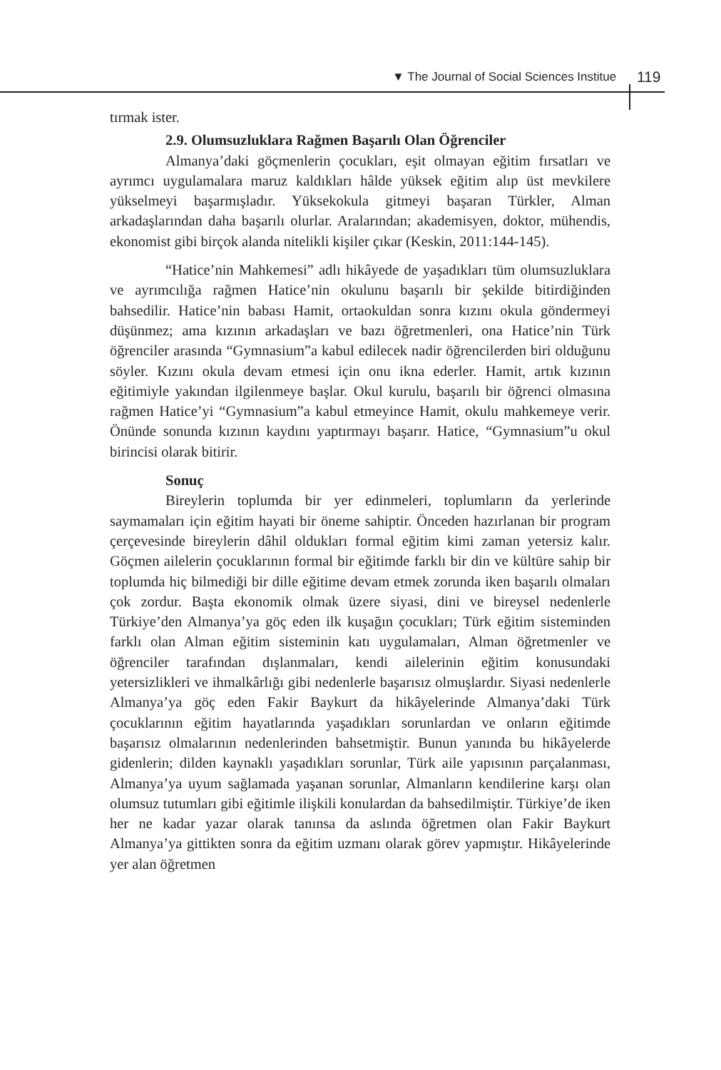▼ The Journal of Social Sciences Institue
119
tırmak ister.
2.9. Olumsuzluklara Rağmen Başarılı Olan Öğrenciler
Almanya’daki göçmenlerin çocukları, eşit olmayan eğitim fırsatları ve ayrımcı uygulamalara maruz kaldıkları hâlde yüksek eğitim alıp üst mevkilere yükselmeyi başarmışladır. Yüksekokula gitmeyi başaran Türkler, Alman arkadaşlarından daha başarılı olurlar. Aralarından; akademisyen, doktor, mühendis, ekonomist gibi birçok alanda nitelikli kişiler çıkar (Keskin, 2011:144-145).
“Hatice’nin Mahkemesi” adlı hikâyede de yaşadıkları tüm olumsuzluklara ve ayrımcılığa rağmen Hatice’nin okulunu başarılı bir şekilde bitirdiğinden bahsedilir. Hatice’nin babası Hamit, ortaokuldan sonra kızını okula göndermeyi düşünmez; ama kızının arkadaşları ve bazı öğretmenleri, ona Hatice’nin Türk öğrenciler arasında “Gymnasium”a kabul edilecek nadir öğrencilerden biri olduğunu söyler. Kızını okula devam etmesi için onu ikna ederler. Hamit, artık kızının eğitimiyle yakından ilgilenmeye başlar. Okul kurulu, başarılı bir öğrenci olmasına rağmen Hatice’yi “Gymnasium”a kabul etmeyince Hamit, okulu mahkemeye verir. Önünde sonunda kızının kaydını yaptırmayı başarır. Hatice, “Gymnasium”u okul birincisi olarak bitirir.
Sonuç
Bireylerin toplumda bir yer edinmeleri, toplumların da yerlerinde saymamaları için eğitim hayati bir öneme sahiptir. Önceden hazırlanan bir program çerçevesinde bireylerin dâhil oldukları formal eğitim kimi zaman yetersiz kalır. Göçmen ailelerin çocuklarının formal bir eğitimde farklı bir din ve kültüre sahip bir toplumda hiç bilmediği bir dille eğitime devam etmek zorunda iken başarılı olmaları çok zordur. Başta ekonomik olmak üzere siyasi, dini ve bireysel nedenlerle Türkiye’den Almanya’ya göç eden ilk kuşağın çocukları; Türk eğitim sisteminden farklı olan Alman eğitim sisteminin katı uygulamaları, Alman öğretmenler ve öğrenciler tarafından dışlanmaları, kendi ailelerinin eğitim konusundaki yetersizlikleri ve ihmalkârlığı gibi nedenlerle başarısız olmuşlardır. Siyasi nedenlerle Almanya’ya göç eden Fakir Baykurt da hikâyelerinde Almanya’daki Türk çocuklarının eğitim hayatlarında yaşadıkları sorunlardan ve onların eğitimde başarısız olmalarının nedenlerinden bahsetmiştir. Bunun yanında bu hikâyelerde gidenlerin; dilden kaynaklı yaşadıkları sorunlar, Türk aile yapısının parçalanması, Almanya’ya uyum sağlamada yaşanan sorunlar, Almanların kendilerine karşı olan olumsuz tutumları gibi eğitimle ilişkili konulardan da bahsedilmiştir. Türkiye’de iken her ne kadar yazar olarak tanınsa da aslında öğretmen olan Fakir Baykurt Almanya’ya gittikten sonra da eğitim uzmanı olarak görev yapmıştır. Hikâyelerinde yer alan öğretmen